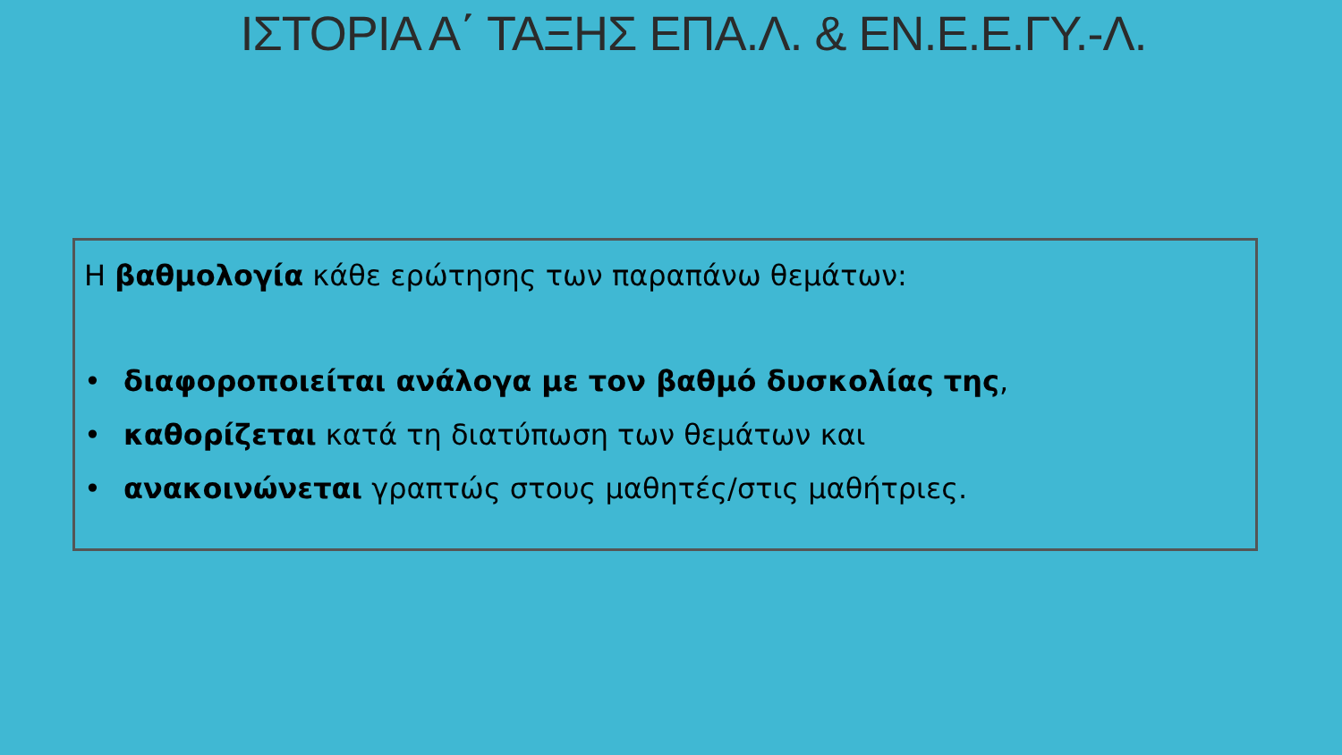ΙΣΤΟΡΙΑ Α΄ ΤΑΞΗΣ ΕΠΑ.Λ. & ΕΝ.Ε.Ε.ΓΥ.-Λ.
Η βαθμολογία κάθε ερώτησης των παραπάνω θεμάτων:
• διαφοροποιείται ανάλογα με τον βαθμό δυσκολίας της,
• καθορίζεται κατά τη διατύπωση των θεμάτων και
• ανακοινώνεται γραπτώς στους μαθητές/στις μαθήτριες.